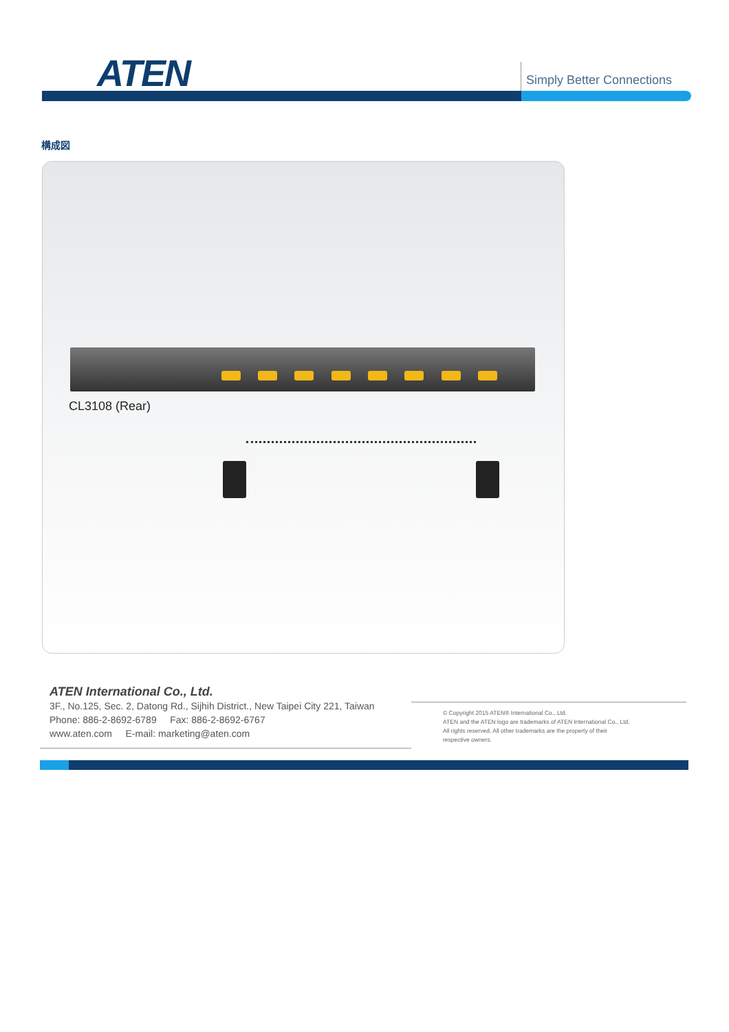ATEN Simply Better Connections
構成図
CL3108 (Rear)
ATEN International Co., Ltd.
3F., No.125, Sec. 2, Datong Rd., Sijhih District., New Taipei City 221, Taiwan
Phone: 886-2-8692-6789 Fax: 886-2-8692-6767
www.aten.com E-mail: marketing@aten.com
© Copyright 2015 ATEN® International Co., Ltd.
ATEN and the ATEN logo are trademarks of ATEN International Co., Ltd.
All rights reserved. All other trademarks are the property of their
respective owners.